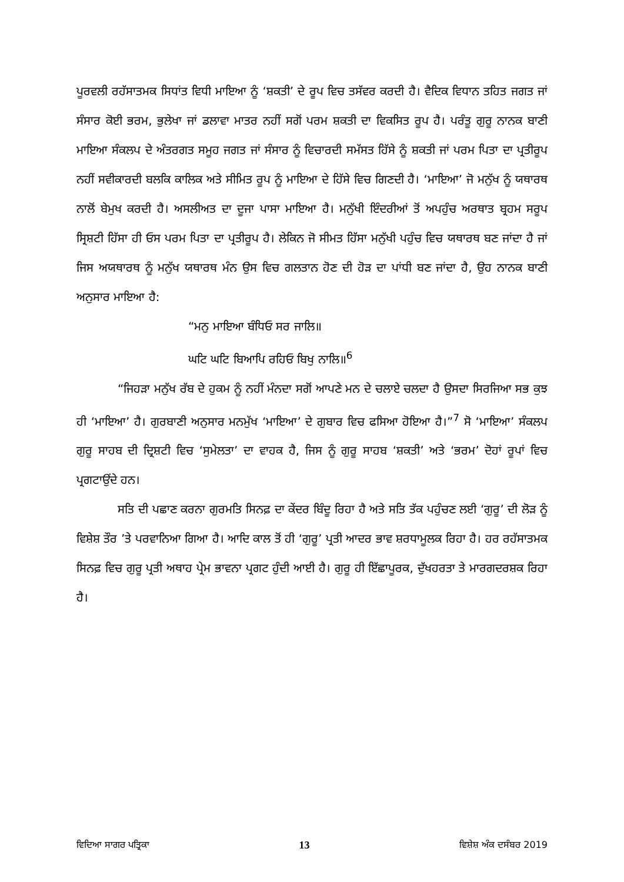ਪੂਰਵਲੀ ਰਹੱਸਾਤਮਕ ਸਿਧਾਂਤ ਵਿਧੀ ਮਾਇਆ ਨੂੰ ‘ਸ਼ਕਤੀ’ ਦੇ ਰੂਪ ਵਿਚ ਤਸੱਵਰ ਕਰਦੀ ਹੈ। ਵੈਦਿਕ ਵਿਧਾਨ ਤਹਿਤ ਜਗਤ ਜਾਂ ਸੰਸਾਰ ਕੋਈ ਭਰਮ, ਭੁਲੇਖਾ ਜਾਂ ਡਲਾਵਾ ਮਾਤਰ ਨਹੀਂ ਸਗੋਂ ਪਰਮ ਸ਼ਕਤੀ ਦਾ ਵਿਕਸਿਤ ਰੂਪ ਹੈ। ਪਰੰਤੂ ਗੁਰੂ ਨਾਨਕ ਬਾਣੀ ਮਾਇਆ ਸੰਕਲਪ ਦੇ ਅੰਤਰਗਤ ਸਮੂਹ ਜਗਤ ਜਾਂ ਸੰਸਾਰ ਨੂੰ ਵਿਚਾਰਦੀ ਸਮੱਸਤ ਹਿੱਸੇ ਨੂੰ ਸ਼ਕਤੀ ਜਾਂ ਪਰਮ ਪਿਤਾ ਦਾ ਪ੍ਰਤੀਰੂਪ ਨਹੀਂ ਸਵੀਕਾਰਦੀ ਬਲਕਿ ਕਾਲਿਕ ਅਤੇ ਸੀਮਿਤ ਰੂਪ ਨੂੰ ਮਾਇਆ ਦੇ ਹਿੱਸੇ ਵਿਚ ਗਿਣਦੀ ਹੈ। ‘ਮਾਇਆ’ ਜੋ ਮਨੁੱਖ ਨੂੰ ਯਥਾਰਥ ਨਾਲੋਂ ਬੇਮੁਖ ਕਰਦੀ ਹੈ। ਅਸਲੀਅਤ ਦਾ ਦੂਜਾ ਪਾਸਾ ਮਾਇਆ ਹੈ। ਮਨੁੱਖੀ ਇੰਦਰੀਆਂ ਤੋਂ ਅਪਹੁੰਚ ਅਰਥਾਤ ਬ੍ਰਹਮ ਸਰੂਪ ਸ੍ਰਿਸ਼ਟੀ ਹਿੱਸਾ ਹੀ ਓਸ ਪਰਮ ਪਿਤਾ ਦਾ ਪ੍ਰਤੀਰੂਪ ਹੈ। ਲੇਕਿਨ ਜੋ ਸੀਮਤ ਹਿੱਸਾ ਮਨੁੱਖੀ ਪਹੁੰਚ ਵਿਚ ਯਥਾਰਥ ਬਣ ਜਾਂਦਾ ਹੈ ਜਾਂ ਜਿਸ ਅਯਥਾਰਥ ਨੂੰ ਮਨੁੱਖ ਯਥਾਰਥ ਮੰਨ ਉਸ ਵਿਚ ਗਲਤਾਨ ਹੋਣ ਦੀ ਹੋੜ ਦਾ ਪਾਂਧੀ ਬਣ ਜਾਂਦਾ ਹੈ, ਉਹ ਨਾਨਕ ਬਾਣੀ ਅਨੁਸਾਰ ਮਾਇਆ ਹੈ:
“ਮਨੁ ਮਾਇਆ ਬੰਧਿਓ ਸਰ ਜਾਲਿ॥
ਘਟਿ ਘਟਿ ਬਿਆਪਿ ਰਹਿਓ ਬਿਖੁ ਨਾਲਿ॥<sup>6</sup>
“ਜਿਹੜਾ ਮਨੁੱਖ ਰੱਬ ਦੇ ਹੁਕਮ ਨੂੰ ਨਹੀਂ ਮੰਨਦਾ ਸਗੋਂ ਆਪਣੇ ਮਨ ਦੇ ਚਲਾਏ ਚਲਦਾ ਹੈ ਉਸਦਾ ਸਿਰਜਿਆ ਸਭ ਕੁਝ ਹੀ ‘ਮਾਇਆ’ ਹੈ। ਗੁਰਬਾਣੀ ਅਨੁਸਾਰ ਮਨਮੁੱਖ ‘ਮਾਇਆ’ ਦੇ ਗੁਬਾਰ ਵਿਚ ਫਸਿਆ ਹੋਇਆ ਹੈ।”<sup>7</sup> ਸੋ ‘ਮਾਇਆ’ ਸੰਕਲਪ ਗੁਰੂ ਸਾਹਬ ਦੀ ਦ੍ਰਿਸ਼ਟੀ ਵਿਚ ‘ਸੁਮੇਲਤਾ’ ਦਾ ਵਾਹਕ ਹੈ, ਜਿਸ ਨੂੰ ਗੁਰੂ ਸਾਹਬ ‘ਸ਼ਕਤੀ’ ਅਤੇ ‘ਭਰਮ’ ਦੋਹਾਂ ਰੂਪਾਂ ਵਿਚ ਪ੍ਰਗਟਾਉਂਦੇ ਹਨ।
ਸਤਿ ਦੀ ਪਛਾਣ ਕਰਨਾ ਗੁਰਮਤਿ ਸਿਨਫ਼ ਦਾ ਕੇਂਦਰ ਬਿੰਦੂ ਰਿਹਾ ਹੈ ਅਤੇ ਸਤਿ ਤੱਕ ਪਹੁੰਚਣ ਲਈ ‘ਗੁਰੂ’ ਦੀ ਲੋੜ ਨੂੰ ਵਿਸ਼ੇਸ਼ ਤੌਰ ’ਤੇ ਪਰਵਾਨਿਆ ਗਿਆ ਹੈ। ਆਦਿ ਕਾਲ ਤੋਂ ਹੀ ‘ਗੁਰੂ’ ਪ੍ਰਤੀ ਆਦਰ ਭਾਵ ਸ਼ਰਧਾਮੂਲਕ ਰਿਹਾ ਹੈ। ਹਰ ਰਹੱਸਾਤਮਕ ਸਿਨਫ਼ ਵਿਚ ਗੁਰੂ ਪ੍ਰਤੀ ਅਥਾਹ ਪ੍ਰੇਮ ਭਾਵਨਾ ਪ੍ਰਗਟ ਹੁੰਦੀ ਆਈ ਹੈ। ਗੁਰੂ ਹੀ ਇੱਛਾਪੂਰਕ, ਦੁੱਖਹਰਤਾ ਤੇ ਮਾਰਗਦਰਸ਼ਕ ਰਿਹਾ ਹੈ।
ਵਿਦਿਆ ਸਾਗਰ ਪਤ੍ਰਿਕਾ 13 ਵਿਸ਼ੇਸ਼ ਅੰਕ ਦਸੰਬਰ 2019